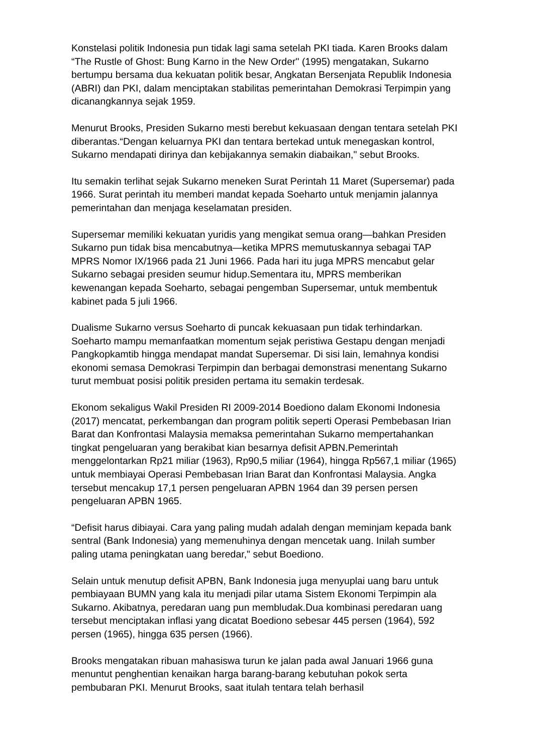Konstelasi politik Indonesia pun tidak lagi sama setelah PKI tiada. Karen Brooks dalam “The Rustle of Ghost: Bung Karno in the New Order" (1995) mengatakan, Sukarno bertumpu bersama dua kekuatan politik besar, Angkatan Bersenjata Republik Indonesia (ABRI) dan PKI, dalam menciptakan stabilitas pemerintahan Demokrasi Terpimpin yang dicanangkannya sejak 1959.
Menurut Brooks, Presiden Sukarno mesti berebut kekuasaan dengan tentara setelah PKI diberantas.“Dengan keluarnya PKI dan tentara bertekad untuk menegaskan kontrol, Sukarno mendapati dirinya dan kebijakannya semakin diabaikan," sebut Brooks.
Itu semakin terlihat sejak Sukarno meneken Surat Perintah 11 Maret (Supersemar) pada 1966. Surat perintah itu memberi mandat kepada Soeharto untuk menjamin jalannya pemerintahan dan menjaga keselamatan presiden.
Supersemar memiliki kekuatan yuridis yang mengikat semua orang—bahkan Presiden Sukarno pun tidak bisa mencabutnya—ketika MPRS memutuskannya sebagai TAP MPRS Nomor IX/1966 pada 21 Juni 1966. Pada hari itu juga MPRS mencabut gelar Sukarno sebagai presiden seumur hidup.Sementara itu, MPRS memberikan kewenangan kepada Soeharto, sebagai pengemban Supersemar, untuk membentuk kabinet pada 5 juli 1966.
Dualisme Sukarno versus Soeharto di puncak kekuasaan pun tidak terhindarkan. Soeharto mampu memanfaatkan momentum sejak peristiwa Gestapu dengan menjadi Pangkopkamtib hingga mendapat mandat Supersemar. Di sisi lain, lemahnya kondisi ekonomi semasa Demokrasi Terpimpin dan berbagai demonstrasi menentang Sukarno turut membuat posisi politik presiden pertama itu semakin terdesak.
Ekonom sekaligus Wakil Presiden RI 2009-2014 Boediono dalam Ekonomi Indonesia (2017) mencatat, perkembangan dan program politik seperti Operasi Pembebasan Irian Barat dan Konfrontasi Malaysia memaksa pemerintahan Sukarno mempertahankan tingkat pengeluaran yang berakibat kian besarnya defisit APBN.Pemerintah menggelontarkan Rp21 miliar (1963), Rp90,5 miliar (1964), hingga Rp567,1 miliar (1965) untuk membiayai Operasi Pembebasan Irian Barat dan Konfrontasi Malaysia. Angka tersebut mencakup 17,1 persen pengeluaran APBN 1964 dan 39 persen persen pengeluaran APBN 1965.
“Defisit harus dibiayai. Cara yang paling mudah adalah dengan meminjam kepada bank sentral (Bank Indonesia) yang memenuhinya dengan mencetak uang. Inilah sumber paling utama peningkatan uang beredar," sebut Boediono.
Selain untuk menutup defisit APBN, Bank Indonesia juga menyuplai uang baru untuk pembiayaan BUMN yang kala itu menjadi pilar utama Sistem Ekonomi Terpimpin ala Sukarno. Akibatnya, peredaran uang pun membludak.Dua kombinasi peredaran uang tersebut menciptakan inflasi yang dicatat Boediono sebesar 445 persen (1964), 592 persen (1965), hingga 635 persen (1966).
Brooks mengatakan ribuan mahasiswa turun ke jalan pada awal Januari 1966 guna menuntut penghentian kenaikan harga barang-barang kebutuhan pokok serta pembubaran PKI. Menurut Brooks, saat itulah tentara telah berhasil